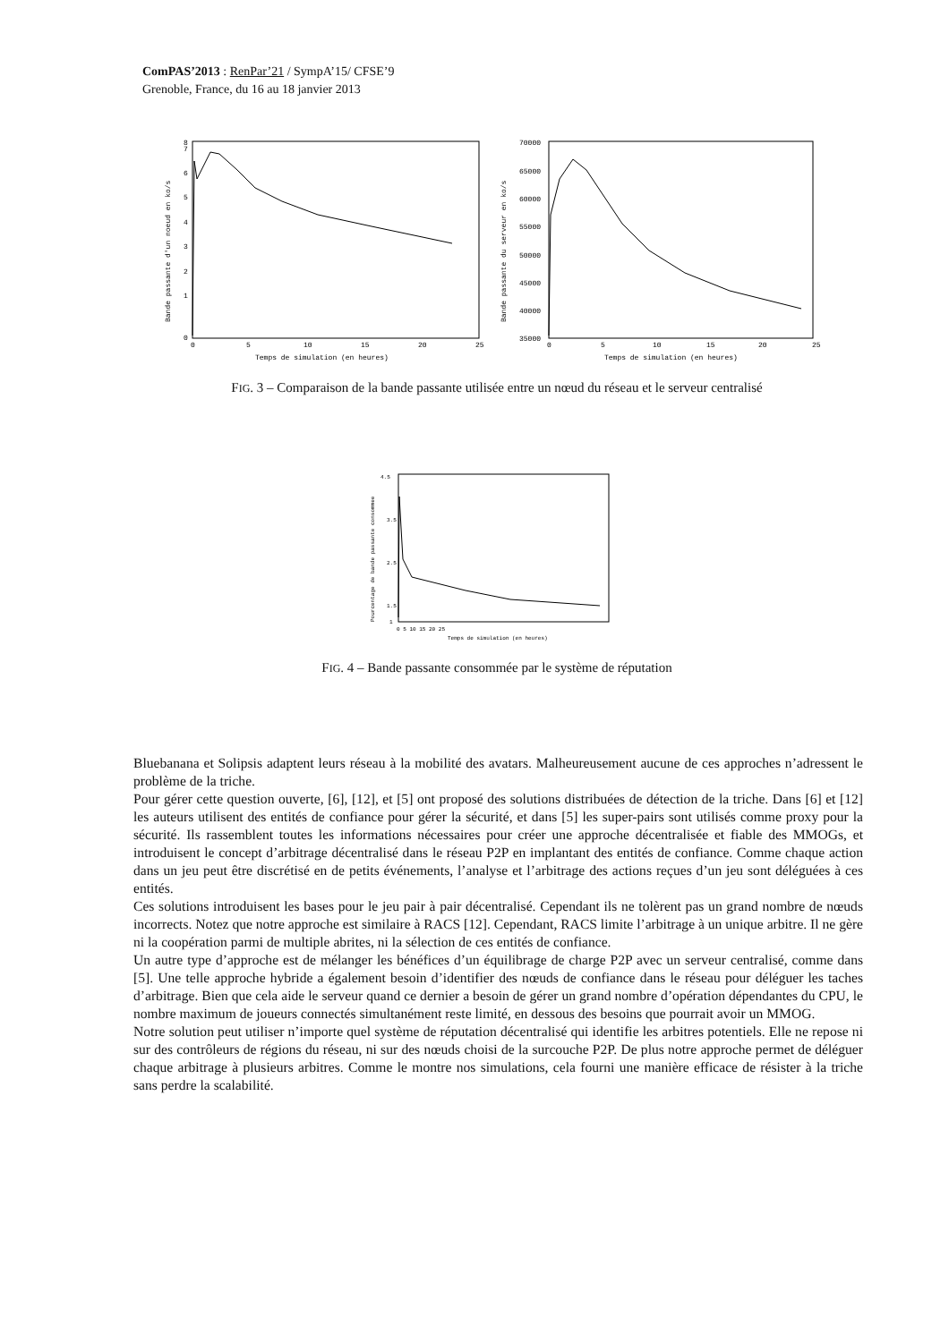ComPAS’2013 : RenPar’21 / SympA’15/ CFSE’9
Grenoble, France, du 16 au 18 janvier 2013
8
0
1
2
3
4
5
6
7
0
5
10
15
20
25
Temps de simulation (en heures)
Bande passante d'un noeud en ko/s
70000
65000
60000
55000
50000
45000
40000
35000
0
5
10
15
20
25
Temps de simulation (en heures)
Bande passante du serveur en ko/s
FIG. 3 – Comparaison de la bande passante utilisée entre un nœud du réseau et le serveur centralisé
4.5
3.5
2.5
1.5
1
0 5 10 15 20 25
Temps de simulation (en heures)
Pourcentage de bande passante consommee
FIG. 4 – Bande passante consommée par le système de réputation
Bluebanana et Solipsis adaptent leurs réseau à la mobilité des avatars. Malheureusement aucune de ces approches n’adressent le problème de la triche.
Pour gérer cette question ouverte, [6], [12], et [5] ont proposé des solutions distribuées de détection de la triche. Dans [6] et [12] les auteurs utilisent des entités de confiance pour gérer la sécurité, et dans [5] les super-pairs sont utilisés comme proxy pour la sécurité. Ils rassemblent toutes les informations nécessaires pour créer une approche décentralisée et fiable des MMOGs, et introduisent le concept d’arbitrage décentralisé dans le réseau P2P en implantant des entités de confiance. Comme chaque action dans un jeu peut être discrétisé en de petits événements, l’analyse et l’arbitrage des actions reçues d’un jeu sont déléguées à ces entités.
Ces solutions introduisent les bases pour le jeu pair à pair décentralisé. Cependant ils ne tolèrent pas un grand nombre de nœuds incorrects. Notez que notre approche est similaire à RACS [12]. Cependant, RACS limite l’arbitrage à un unique arbitre. Il ne gère ni la coopération parmi de multiple abrites, ni la sélection de ces entités de confiance.
Un autre type d’approche est de mélanger les bénéfices d’un équilibrage de charge P2P avec un serveur centralisé, comme dans [5]. Une telle approche hybride a également besoin d’identifier des nœuds de confiance dans le réseau pour déléguer les taches d’arbitrage. Bien que cela aide le serveur quand ce dernier a besoin de gérer un grand nombre d’opération dépendantes du CPU, le nombre maximum de joueurs connectés simultanément reste limité, en dessous des besoins que pourrait avoir un MMOG.
Notre solution peut utiliser n’importe quel système de réputation décentralisé qui identifie les arbitres potentiels. Elle ne repose ni sur des contrôleurs de régions du réseau, ni sur des nœuds choisi de la surcouche P2P. De plus notre approche permet de déléguer chaque arbitrage à plusieurs arbitres. Comme le montre nos simulations, cela fourni une manière efficace de résister à la triche sans perdre la scalabilité.